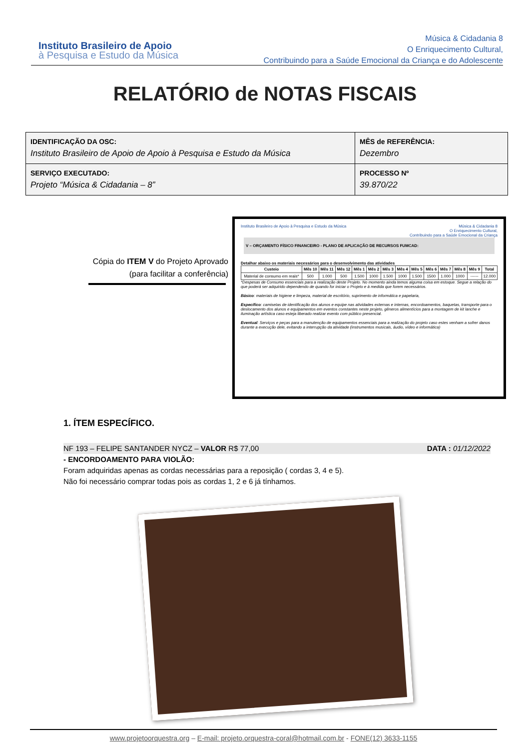Instituto Brasileiro de Apoio
à Pesquisa e Estudo da Música
Música & Cidadania 8
O Enriquecimento Cultural,
Contribuindo para a Saúde Emocional da Criança e do Adolescente
RELATÓRIO de NOTAS FISCAIS
| IDENTIFICAÇÃO DA OSC: Instituto Brasileiro de Apoio de Apoio à Pesquisa e Estudo da Música | MÊS de REFERÊNCIA: Dezembro |
| SERVIÇO EXECUTADO: Projeto “Música & Cidadania – 8” | PROCESSO Nº 39.870/22 |
Cópia do ITEM V do Projeto Aprovado (para facilitar a conferência)
Instituto Brasileiro de Apoio à Pesquisa e Estudo da Música Música & Cidadania 8
O Enriquecimento Cultural,
Contribuindo para a Saúde Emocional da Criança
V – ORÇAMENTO FÍSICO FINANCEIRO - PLANO DE APLICAÇÃO DE RECURSOS FUMCAD:
Detalhar abaixo os materiais necessários para o desenvolvimento das atividades
| Custeio | Mês 10 | Mês 11 | Mês 12 | Mês 1 | Mês 2 | Mês 3 | Mês 4 | Mês 5 | Mês 6 | Mês 7 | Mês 8 | Mês 9 | Total |
| --- | --- | --- | --- | --- | --- | --- | --- | --- | --- | --- | --- | --- | --- |
| Material de consumo em reais* | 500 | 1.000 | 500 | 1.500 | 1000 | 1.500 | 1000 | 1.500 | 1500 | 1.000 | 1000 | ------ | 12.000 |
*Despesas de Consumo essenciais para a realização deste Projeto. No momento ainda temos alguma coisa em estoque. Segue a relação do que poderá ser adquirido dependendo de quando for iniciar o Projeto e à medida que forem necessários.
Básico: materiais de higiene e limpeza, material de escritório, suprimento de informática e papelaria,
Específico: camisetas de identificação dos alunos e equipe nas atividades externas e internas, encordoamentos, baquetas, transporte para o deslocamento dos alunos e equipamentos em eventos constantes neste projeto, gêneros alimentícios para a montagem de kit lanche e iluminação artística caso esteja liberado realizar evento com público presencial.
Eventual: Serviços e peças para a manutenção de equipamentos essenciais para a realização do projeto caso estes venham a sofrer danos durante a execução dele, evitando a interrupção da atividade (instrumentos musicais, áudio, vídeo e informática)
1. ÍTEM ESPECÍFICO.
NF 193 – FELIPE SANTANDER NYCZ – VALOR R$ 77,00 DATA : 01/12/2022
- ENCORDOAMENTO PARA VIOLÃO:
Foram adquiridas apenas as cordas necessárias para a reposição ( cordas 3, 4 e 5).
Não foi necessário comprar todas pois as cordas 1, 2 e 6 já tínhamos.
www.projetoorquestra.org – E-mail: projeto.orquestra-coral@hotmail.com.br - FONE(12) 3633-1155